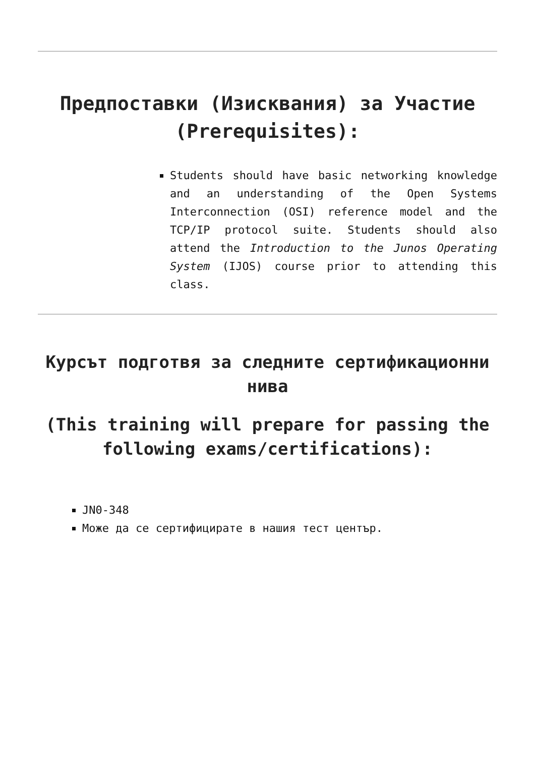Предпоставки (Изисквания) за Участие (Prerequisites):
Students should have basic networking knowledge and an understanding of the Open Systems Interconnection (OSI) reference model and the TCP/IP protocol suite. Students should also attend the Introduction to the Junos Operating System (IJOS) course prior to attending this class.
Курсът подготвя за следните сертификационни нива
(This training will prepare for passing the following exams/certifications):
JN0-348
Може да се сертифицирате в нашия тест център.